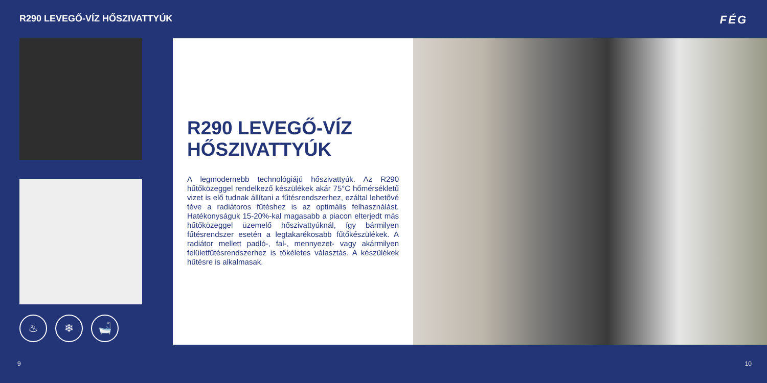R290 LEVEGŐ-VÍZ HŐSZIVATTYÚK
FÉG
♨ ❄ 🛁
R290 LEVEGŐ-VÍZ HŐSZIVATTYÚK
A legmodernebb technológiájú hőszivattyúk. Az R290 hűtőközeggel rendelkező készülékek akár 75°C hőmérsékletű vizet is elő tudnak állítani a fűtésrendszerhez, ezáltal lehetővé téve a radiátoros fűtéshez is az optimális felhasználást. Hatékonyságuk 15-20%-kal magasabb a piacon elterjedt más hűtőközeggel üzemelő hőszivattyúknál, így bármilyen fűtésrendszer esetén a legtakarékosabb fűtőkészülékek. A radiátor mellett padló-, fal-, mennyezet- vagy akármilyen felületfűtésrendszerhez is tökéletes választás. A készülékek hűtésre is alkalmasak.
9 10